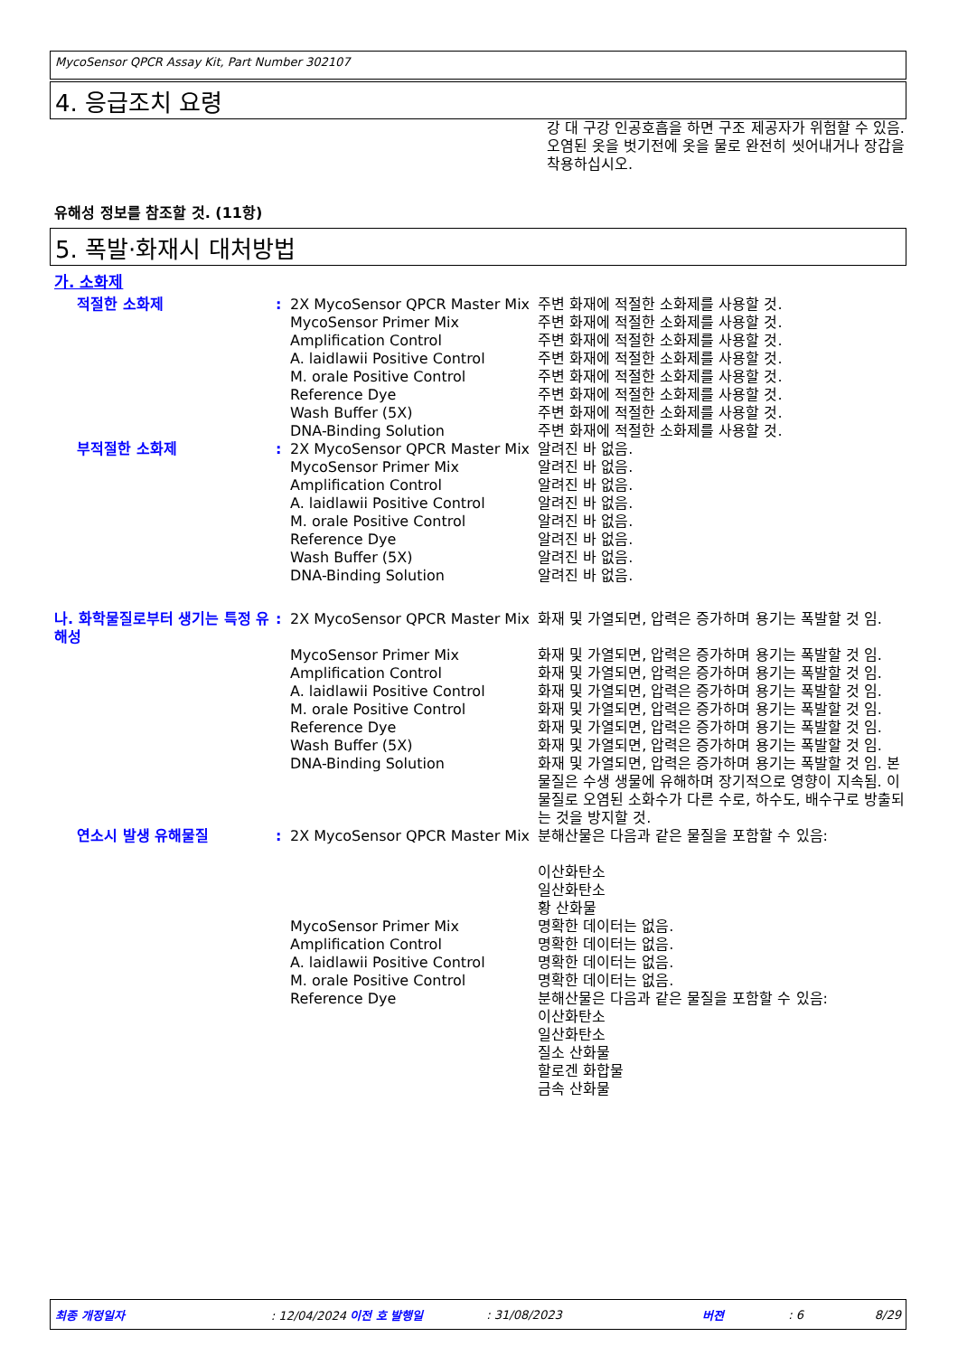MycoSensor QPCR Assay Kit, Part Number 302107
4. 응급조치 요령
강 대 구강 인공호흡을 하면 구조 제공자가 위험할 수 있음. 오염된 옷을 벗기전에 옷을 물로 완전히 씻어내거나 장갑을 착용하십시오.
유해성 정보를 참조할 것. (11항)
5. 폭발·화재시 대처방법
가. 소화제
| 적절한 소화제 | : | 2X MycoSensor QPCR Master Mix | 주변 화재에 적절한 소화제를 사용할 것. |
| | | MycoSensor Primer Mix | 주변 화재에 적절한 소화제를 사용할 것. |
| | | Amplification Control | 주변 화재에 적절한 소화제를 사용할 것. |
| | | A. laidlawii Positive Control | 주변 화재에 적절한 소화제를 사용할 것. |
| | | M. orale Positive Control | 주변 화재에 적절한 소화제를 사용할 것. |
| | | Reference Dye | 주변 화재에 적절한 소화제를 사용할 것. |
| | | Wash Buffer (5X) | 주변 화재에 적절한 소화제를 사용할 것. |
| | | DNA-Binding Solution | 주변 화재에 적절한 소화제를 사용할 것. |
| 부적절한 소화제 | : | 2X MycoSensor QPCR Master Mix | 알려진 바 없음. |
| | | MycoSensor Primer Mix | 알려진 바 없음. |
| | | Amplification Control | 알려진 바 없음. |
| | | A. laidlawii Positive Control | 알려진 바 없음. |
| | | M. orale Positive Control | 알려진 바 없음. |
| | | Reference Dye | 알려진 바 없음. |
| | | Wash Buffer (5X) | 알려진 바 없음. |
| | | DNA-Binding Solution | 알려진 바 없음. |
| 나. 화학물질로부터 생기는 특정 유해성 | : | 2X MycoSensor QPCR Master Mix | 화재 및 가열되면, 압력은 증가하며 용기는 폭발할 것 임. |
| | | MycoSensor Primer Mix | 화재 및 가열되면, 압력은 증가하며 용기는 폭발할 것 임. |
| | | Amplification Control | 화재 및 가열되면, 압력은 증가하며 용기는 폭발할 것 임. |
| | | A. laidlawii Positive Control | 화재 및 가열되면, 압력은 증가하며 용기는 폭발할 것 임. |
| | | M. orale Positive Control | 화재 및 가열되면, 압력은 증가하며 용기는 폭발할 것 임. |
| | | Reference Dye | 화재 및 가열되면, 압력은 증가하며 용기는 폭발할 것 임. |
| | | Wash Buffer (5X) | 화재 및 가열되면, 압력은 증가하며 용기는 폭발할 것 임. |
| | | DNA-Binding Solution | 화재 및 가열되면, 압력은 증가하며 용기는 폭발할 것 임. 본 물질은 수생 생물에 유해하며 장기적으로 영향이 지속됨. 이 물질로 오염된 소화수가 다른 수로, 하수도, 배수구로 방출되는 것을 방지할 것. |
| 연소시 발생 유해물질 | : | 2X MycoSensor QPCR Master Mix | 분해산물은 다음과 같은 물질을 포함할 수 있음: 이산화탄소 일산화탄소 황 산화물 |
| | | MycoSensor Primer Mix | 명확한 데이터는 없음. |
| | | Amplification Control | 명확한 데이터는 없음. |
| | | A. laidlawii Positive Control | 명확한 데이터는 없음. |
| | | M. orale Positive Control | 명확한 데이터는 없음. |
| | | Reference Dye | 분해산물은 다음과 같은 물질을 포함할 수 있음: 이산화탄소 일산화탄소 질소 산화물 할로겐 화합물 금속 산화물 |
최종 개정일자: 12/04/2024 이전 호 발행일: 31/08/2023 버젼: 6 8/29